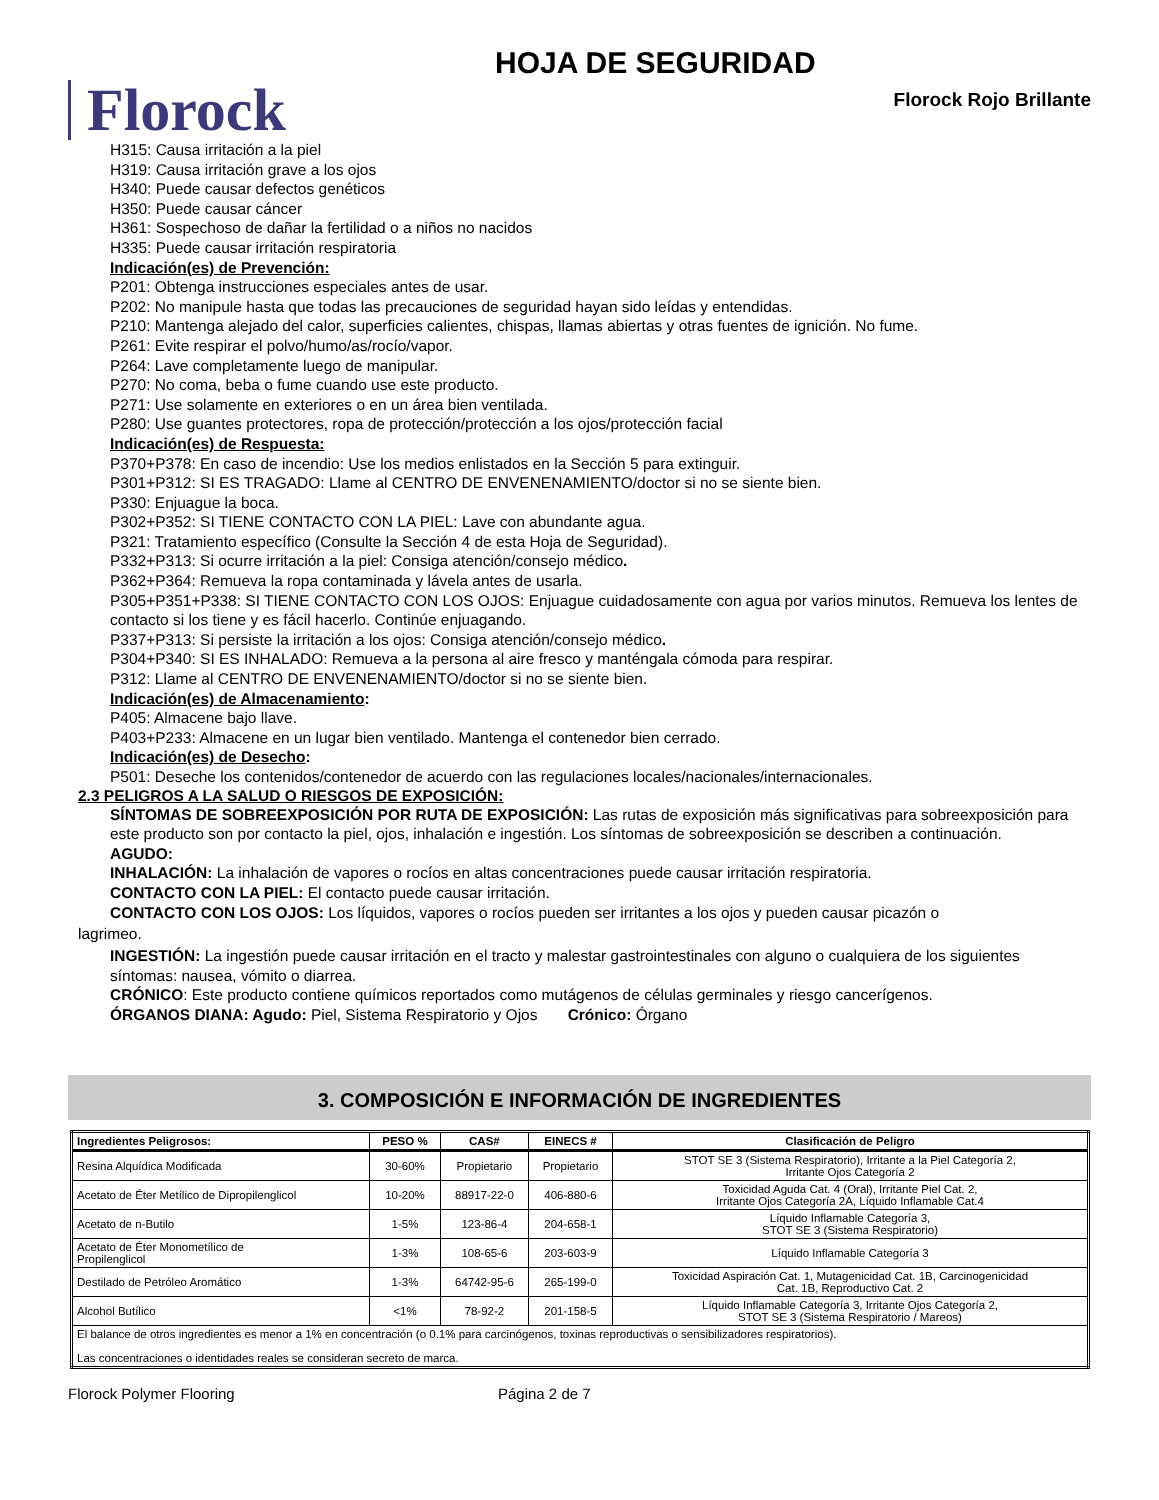Florock
HOJA DE SEGURIDAD
Florock Rojo Brillante
H315: Causa irritación a la piel
H319: Causa irritación grave a los ojos
H340: Puede causar defectos genéticos
H350: Puede causar cáncer
H361: Sospechoso de dañar la fertilidad o a niños no nacidos
H335: Puede causar irritación respiratoria
Indicación(es) de Prevención:
P201: Obtenga instrucciones especiales antes de usar.
P202: No manipule hasta que todas las precauciones de seguridad hayan sido leídas y entendidas.
P210: Mantenga alejado del calor, superficies calientes, chispas, llamas abiertas y otras fuentes de ignición. No fume.
P261: Evite respirar el polvo/humo/as/rocío/vapor.
P264: Lave completamente luego de manipular.
P270: No coma, beba o fume cuando use este producto.
P271: Use solamente en exteriores o en un área bien ventilada.
P280: Use guantes protectores, ropa de protección/protección a los ojos/protección facial
Indicación(es) de Respuesta:
P370+P378: En caso de incendio: Use los medios enlistados en la Sección 5 para extinguir.
P301+P312: SI ES TRAGADO: Llame al CENTRO DE ENVENENAMIENTO/doctor si no se siente bien.
P330: Enjuague la boca.
P302+P352: SI TIENE CONTACTO CON LA PIEL: Lave con abundante agua.
P321: Tratamiento específico (Consulte la Sección 4 de esta Hoja de Seguridad).
P332+P313: Si ocurre irritación a la piel: Consiga atención/consejo médico.
P362+P364: Remueva la ropa contaminada y lávela antes de usarla.
P305+P351+P338: SI TIENE CONTACTO CON LOS OJOS: Enjuague cuidadosamente con agua por varios minutos. Remueva los lentes de contacto si los tiene y es fácil hacerlo. Continúe enjuagando.
P337+P313: Si persiste la irritación a los ojos: Consiga atención/consejo médico.
P304+P340: SI ES INHALADO: Remueva a la persona al aire fresco y manténgala cómoda para respirar.
P312: Llame al CENTRO DE ENVENENAMIENTO/doctor si no se siente bien.
Indicación(es) de Almacenamiento:
P405: Almacene bajo llave.
P403+P233: Almacene en un lugar bien ventilado. Mantenga el contenedor bien cerrado.
Indicación(es) de Desecho:
P501: Deseche los contenidos/contenedor de acuerdo con las regulaciones locales/nacionales/internacionales.
2.3 PELIGROS A LA SALUD O RIESGOS DE EXPOSICIÓN:
SÍNTOMAS DE SOBREEXPOSICIÓN POR RUTA DE EXPOSICIÓN: Las rutas de exposición más significativas para sobreexposición para este producto son por contacto la piel, ojos, inhalación e ingestión. Los síntomas de sobreexposición se describen a continuación.
AGUDO:
INHALACIÓN: La inhalación de vapores o rocíos en altas concentraciones puede causar irritación respiratoria.
CONTACTO CON LA PIEL: El contacto puede causar irritación.
CONTACTO CON LOS OJOS: Los líquidos, vapores o rocíos pueden ser irritantes a los ojos y pueden causar picazón o
lagrimeo.
INGESTIÓN: La ingestión puede causar irritación en el tracto y malestar gastrointestinales con alguno o cualquiera de los siguientes síntomas: nausea, vómito o diarrea.
CRÓNICO: Este producto contiene químicos reportados como mutágenos de células germinales y riesgo cancerígenos.
ÓRGANOS DIANA: Agudo: Piel, Sistema Respiratorio y Ojos Crónico: Órgano
3. COMPOSICIÓN E INFORMACIÓN DE INGREDIENTES
| Ingredientes Peligrosos: | PESO % | CAS# | EINECS # | Clasificación de Peligro |
| --- | --- | --- | --- | --- |
| Resina Alquídica Modificada | 30-60% | Propietario | Propietario | STOT SE 3 (Sistema Respiratorio), Irritante a la Piel Categoría 2, Irritante Ojos Categoría 2 |
| Acetato de Éter Metílico de Dipropilenglicol | 10-20% | 88917-22-0 | 406-880-6 | Toxicidad Aguda Cat. 4 (Oral), Irritante Piel Cat. 2, Irritante Ojos Categoría 2A, Líquido Inflamable Cat.4 |
| Acetato de n-Butilo | 1-5% | 123-86-4 | 204-658-1 | Líquido Inflamable Categoría 3, STOT SE 3 (Sistema Respiratorio) |
| Acetato de Éter Monometílico de Propilenglicol | 1-3% | 108-65-6 | 203-603-9 | Líquido Inflamable Categoría 3 |
| Destilado de Petróleo Aromático | 1-3% | 64742-95-6 | 265-199-0 | Toxicidad Aspiración Cat. 1, Mutagenicidad Cat. 1B, Carcinogenicidad Cat. 1B, Reproductivo Cat. 2 |
| Alcohol Butílico | <1% | 78-92-2 | 201-158-5 | Líquido Inflamable Categoría 3, Irritante Ojos Categoría 2, STOT SE 3 (Sistema Respiratorio / Mareos) |
| El balance de otros ingredientes es menor a 1% en concentración (o 0.1% para carcinógenos, toxinas reproductivas o sensibilizadores respiratorios). Las concentraciones o identidades reales se consideran secreto de marca. | | | | |
Florock Polymer Flooring Página 2 de 7